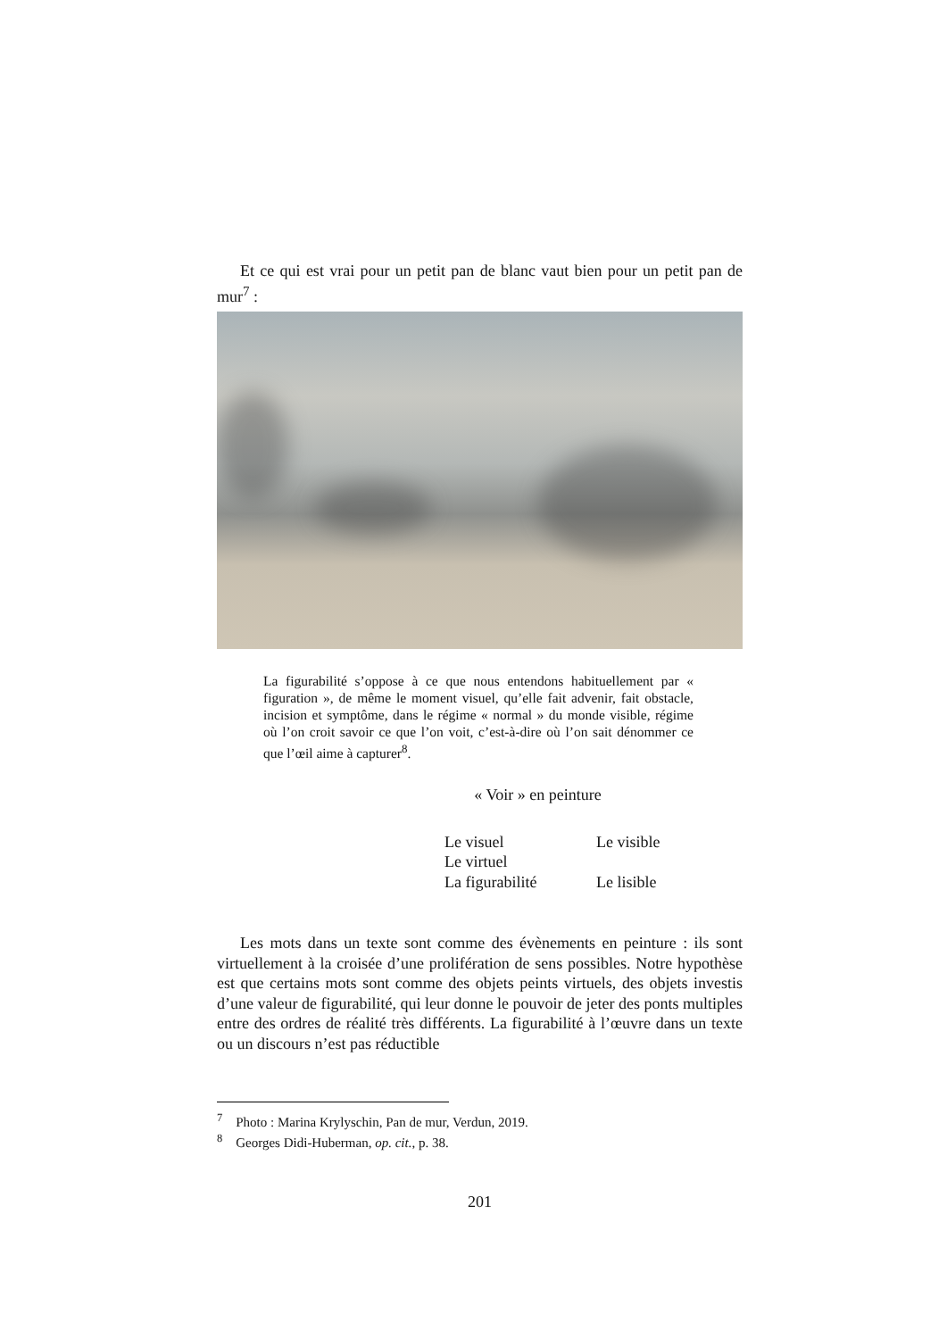Et ce qui est vrai pour un petit pan de blanc vaut bien pour un petit pan de mur<sup>7</sup> :
La figurabilité s’oppose à ce que nous entendons habituellement par « figuration », de même le moment visuel, qu’elle fait advenir, fait obstacle, incision et symptôme, dans le régime « normal » du monde visible, régime où l’on croit savoir ce que l’on voit, c’est-à-dire où l’on sait dénommer ce que l’œil aime à capturer<sup>8</sup>.
« Voir » en peinture
| Le visuel | Le visible |
| Le virtuel | |
| La figurabilité | Le lisible |
Les mots dans un texte sont comme des évènements en peinture : ils sont virtuellement à la croisée d’une prolifération de sens possibles. Notre hypothèse est que certains mots sont comme des objets peints virtuels, des objets investis d’une valeur de figurabilité, qui leur donne le pouvoir de jeter des ponts multiples entre des ordres de réalité très différents. La figurabilité à l’œuvre dans un texte ou un discours n’est pas réductible
<sup>7</sup> Photo : Marina Krylyschin, Pan de mur, Verdun, 2019.
<sup>8</sup> Georges Didi-Huberman, op. cit., p. 38.
201